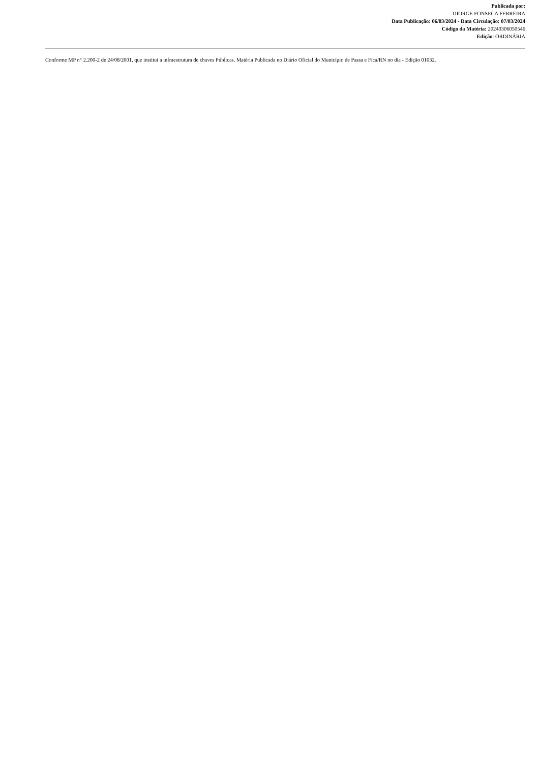Publicada por:
DIORGE FONSECA FERREIRA
Data Publicação: 06/03/2024 - Data Circulação: 07/03/2024
Código da Matéria: 20240306050546
Edição: ORDINÁRIA
Conforme MP n° 2.200-2 de 24/08/2001, que institui a infraestrutura de chaves Públicas. Matéria Publicada no Diário Oficial do Município de Passa e Fica/RN no dia - Edição 01032.